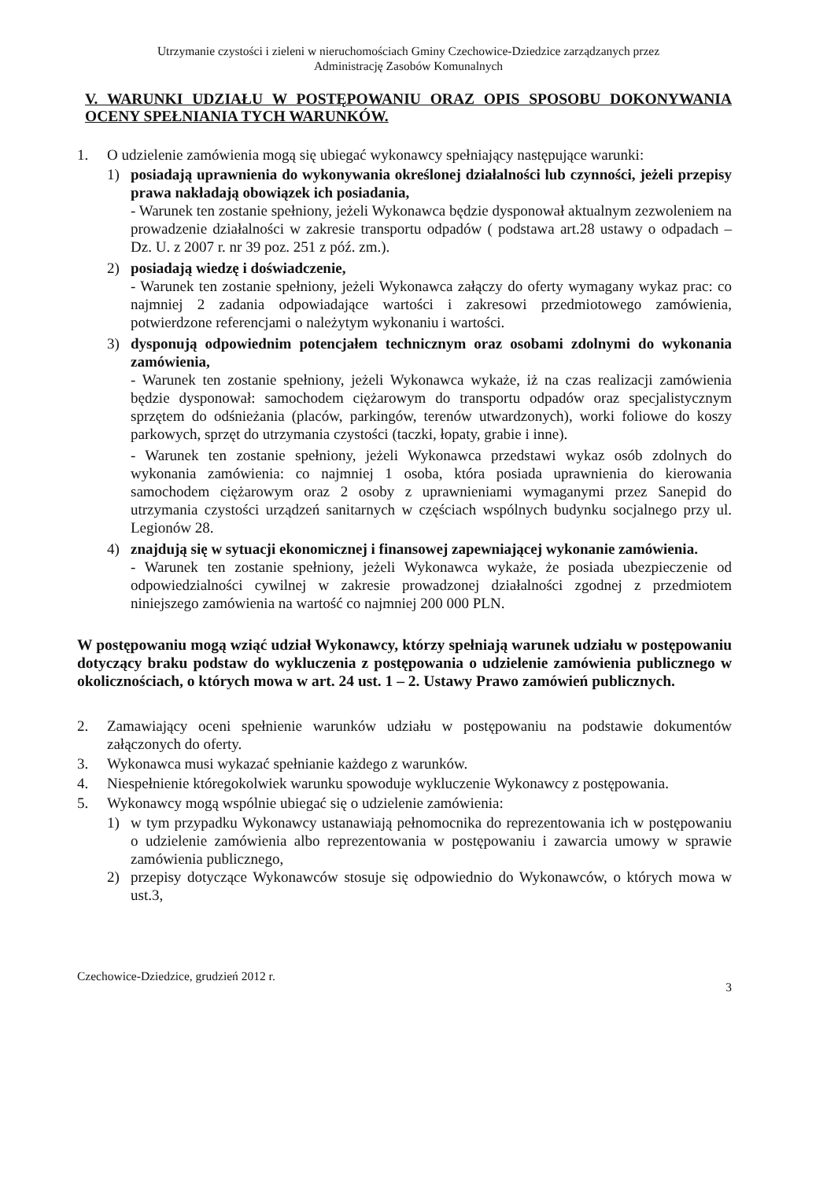Utrzymanie czystości i zieleni w nieruchomościach Gminy Czechowice-Dziedzice zarządzanych przez
Administrację Zasobów Komunalnych
V. WARUNKI UDZIAŁU W POSTĘPOWANIU ORAZ OPIS SPOSOBU DOKONYWANIA OCENY SPEŁNIANIA TYCH WARUNKÓW.
1. O udzielenie zamówienia mogą się ubiegać wykonawcy spełniający następujące warunki:
1) posiadają uprawnienia do wykonywania określonej działalności lub czynności, jeżeli przepisy prawa nakładają obowiązek ich posiadania,
- Warunek ten zostanie spełniony, jeżeli Wykonawca będzie dysponował aktualnym zezwoleniem na prowadzenie działalności w zakresie transportu odpadów ( podstawa art.28 ustawy o odpadach – Dz. U. z 2007 r. nr 39 poz. 251 z póź. zm.).
2) posiadają wiedzę i doświadczenie,
- Warunek ten zostanie spełniony, jeżeli Wykonawca załączy do oferty wymagany wykaz prac: co najmniej 2 zadania odpowiadające wartości i zakresowi przedmiotowego zamówienia, potwierdzone referencjami o należytym wykonaniu i wartości.
3) dysponują odpowiednim potencjałem technicznym oraz osobami zdolnymi do wykonania zamówienia,
- Warunek ten zostanie spełniony, jeżeli Wykonawca wykaże, iż na czas realizacji zamówienia będzie dysponował: samochodem ciężarowym do transportu odpadów oraz specjalistycznym sprzętem do odśnieżania (placów, parkingów, terenów utwardzonych), worki foliowe do koszy parkowych, sprzęt do utrzymania czystości (taczki, łopaty, grabie i inne).
- Warunek ten zostanie spełniony, jeżeli Wykonawca przedstawi wykaz osób zdolnych do wykonania zamówienia: co najmniej 1 osoba, która posiada uprawnienia do kierowania samochodem ciężarowym oraz 2 osoby z uprawnieniami wymaganymi przez Sanepid do utrzymania czystości urządzeń sanitarnych w częściach wspólnych budynku socjalnego przy ul. Legionów 28.
4) znajdują się w sytuacji ekonomicznej i finansowej zapewniającej wykonanie zamówienia.
- Warunek ten zostanie spełniony, jeżeli Wykonawca wykaże, że posiada ubezpieczenie od odpowiedzialności cywilnej w zakresie prowadzonej działalności zgodnej z przedmiotem niniejszego zamówienia na wartość co najmniej 200 000 PLN.
W postępowaniu mogą wziąć udział Wykonawcy, którzy spełniają warunek udziału w postępowaniu dotyczący braku podstaw do wykluczenia z postępowania o udzielenie zamówienia publicznego w okolicznościach, o których mowa w art. 24 ust. 1 – 2. Ustawy Prawo zamówień publicznych.
2. Zamawiający oceni spełnienie warunków udziału w postępowaniu na podstawie dokumentów załączonych do oferty.
3. Wykonawca musi wykazać spełnianie każdego z warunków.
4. Niespełnienie któregokolwiek warunku spowoduje wykluczenie Wykonawcy z postępowania.
5. Wykonawcy mogą wspólnie ubiegać się o udzielenie zamówienia:
1) w tym przypadku Wykonawcy ustanawiają pełnomocnika do reprezentowania ich w postępowaniu o udzielenie zamówienia albo reprezentowania w postępowaniu i zawarcia umowy w sprawie zamówienia publicznego,
2) przepisy dotyczące Wykonawców stosuje się odpowiednio do Wykonawców, o których mowa w ust.3,
Czechowice-Dziedzice, grudzień 2012 r. 3